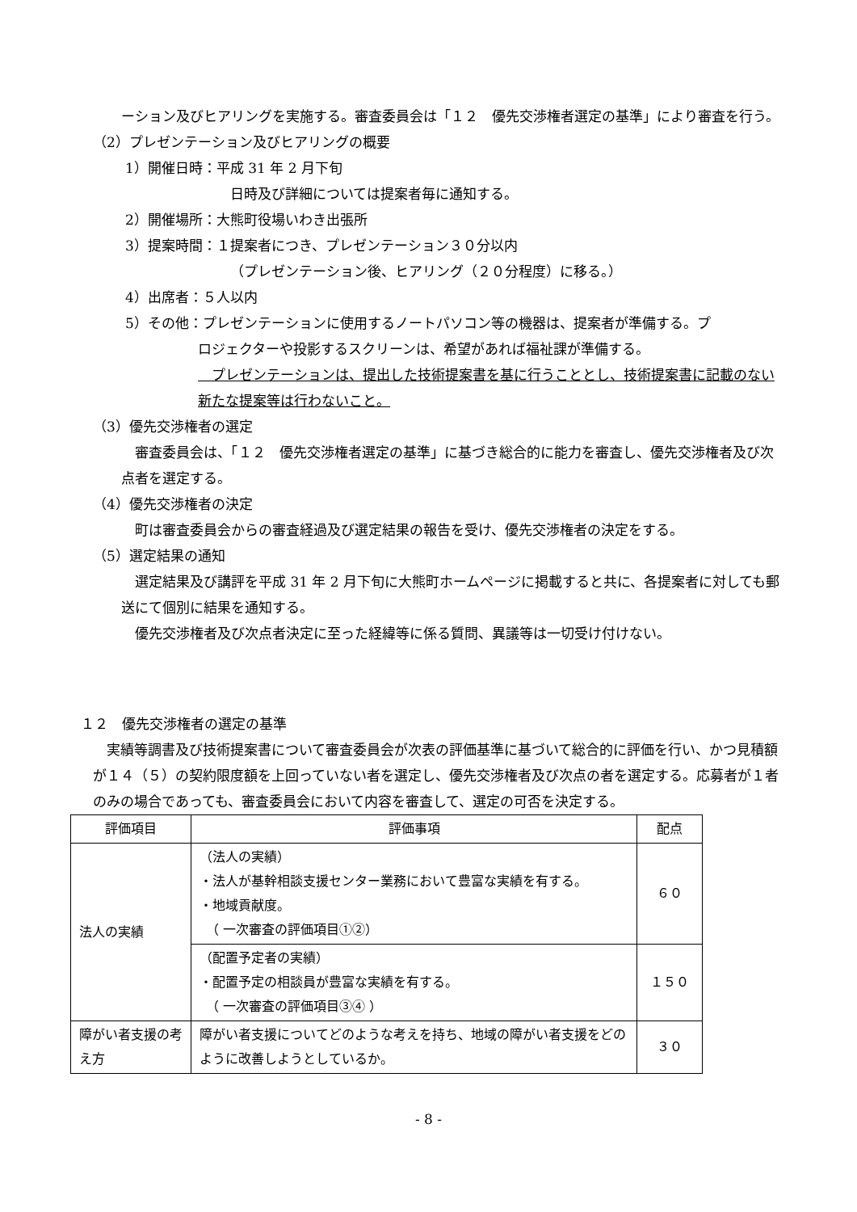ーション及びヒアリングを実施する。審査委員会は「１２　優先交渉権者選定の基準」により審査を行う。
（2）プレゼンテーション及びヒアリングの概要
1）開催日時：平成 31 年 2 月下旬
日時及び詳細については提案者毎に通知する。
2）開催場所：大熊町役場いわき出張所
3）提案時間：１提案者につき、プレゼンテーション３０分以内
（プレゼンテーション後、ヒアリング（２０分程度）に移る。）
4）出席者：５人以内
5）その他：プレゼンテーションに使用するノートパソコン等の機器は、提案者が準備する。プ
ロジェクターや投影するスクリーンは、希望があれば福祉課が準備する。
　プレゼンテーションは、提出した技術提案書を基に行うこととし、技術提案書に記載のない新たな提案等は行わないこと。
（3）優先交渉権者の選定
　審査委員会は、「１２　優先交渉権者選定の基準」に基づき総合的に能力を審査し、優先交渉権者及び次点者を選定する。
（4）優先交渉権者の決定
　町は審査委員会からの審査経過及び選定結果の報告を受け、優先交渉権者の決定をする。
（5）選定結果の通知
　選定結果及び講評を平成 31 年 2 月下旬に大熊町ホームページに掲載すると共に、各提案者に対しても郵送にて個別に結果を通知する。
　優先交渉権者及び次点者決定に至った経緯等に係る質問、異議等は一切受け付けない。
１２　優先交渉権者の選定の基準
　実績等調書及び技術提案書について審査委員会が次表の評価基準に基づいて総合的に評価を行い、かつ見積額が１４（５）の契約限度額を上回っていない者を選定し、優先交渉権者及び次点の者を選定する。応募者が１者のみの場合であっても、審査委員会において内容を審査して、選定の可否を決定する。
| 評価項目 | 評価事項 | 配点 |
| --- | --- | --- |
| 法人の実績 | （法人の実績） ・法人が基幹相談支援センター業務において豊富な実績を有する。 ・地域貢献度。 （ 一次審査の評価項目①②） | ６０ |
| | （配置予定者の実績） ・配置予定の相談員が豊富な実績を有する。 （ 一次審査の評価項目③④ ） | １５０ |
| 障がい者支援の考え方 | 障がい者支援についてどのような考えを持ち、地域の障がい者支援をどのように改善しようとしているか。 | ３０ |
- 8 -